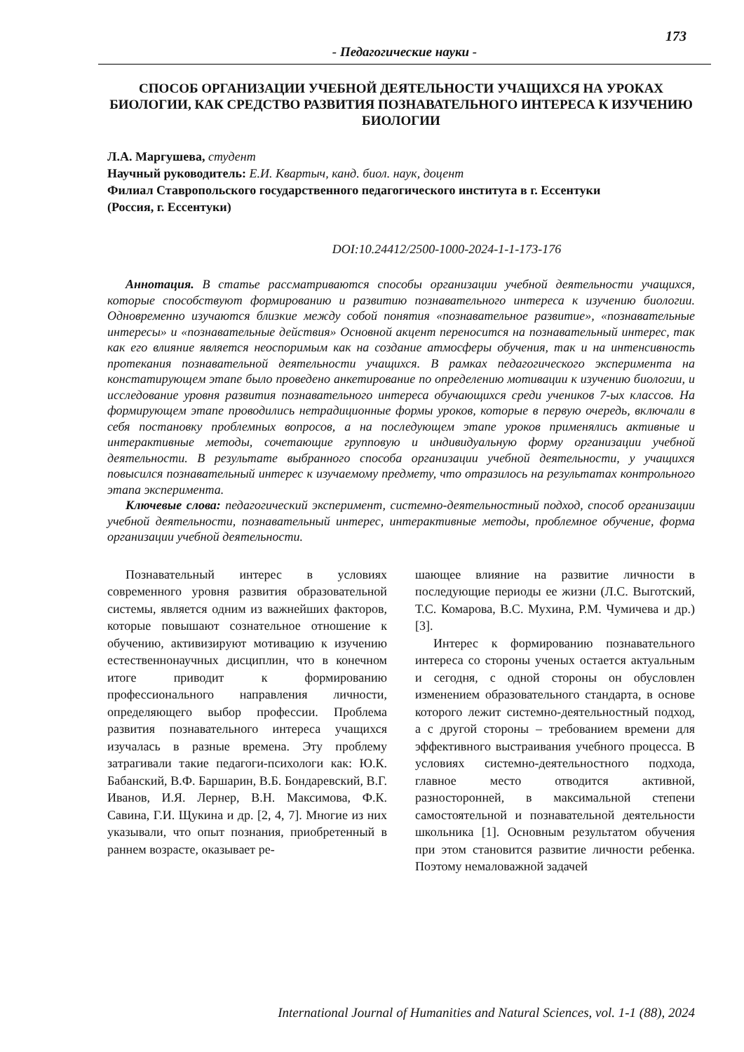173
- Педагогические науки -
СПОСОБ ОРГАНИЗАЦИИ УЧЕБНОЙ ДЕЯТЕЛЬНОСТИ УЧАЩИХСЯ НА УРОКАХ БИОЛОГИИ, КАК СРЕДСТВО РАЗВИТИЯ ПОЗНАВАТЕЛЬНОГО ИНТЕРЕСА К ИЗУЧЕНИЮ БИОЛОГИИ
Л.А. Маргушева, студент
Научный руководитель: Е.И. Квартыч, канд. биол. наук, доцент
Филиал Ставропольского государственного педагогического института в г. Ессентуки
(Россия, г. Ессентуки)
DOI:10.24412/2500-1000-2024-1-1-173-176
Аннотация. В статье рассматриваются способы организации учебной деятельности учащихся, которые способствуют формированию и развитию познавательного интереса к изучению биологии. Одновременно изучаются близкие между собой понятия «познавательное развитие», «познавательные интересы» и «познавательные действия» Основной акцент переносится на познавательный интерес, так как его влияние является неоспоримым как на создание атмосферы обучения, так и на интенсивность протекания познавательной деятельности учащихся. В рамках педагогического эксперимента на констатирующем этапе было проведено анкетирование по определению мотивации к изучению биологии, и исследование уровня развития познавательного интереса обучающихся среди учеников 7-ых классов. На формирующем этапе проводились нетрадиционные формы уроков, которые в первую очередь, включали в себя постановку проблемных вопросов, а на последующем этапе уроков применялись активные и интерактивные методы, сочетающие групповую и индивидуальную форму организации учебной деятельности. В результате выбранного способа организации учебной деятельности, у учащихся повысился познавательный интерес к изучаемому предмету, что отразилось на результатах контрольного этапа эксперимента.
Ключевые слова: педагогический эксперимент, системно-деятельностный подход, способ организации учебной деятельности, познавательный интерес, интерактивные методы, проблемное обучение, форма организации учебной деятельности.
Познавательный интерес в условиях современного уровня развития образовательной системы, является одним из важнейших факторов, которые повышают сознательное отношение к обучению, активизируют мотивацию к изучению естественнонаучных дисциплин, что в конечном итоге приводит к формированию профессионального направления личности, определяющего выбор профессии. Проблема развития познавательного интереса учащихся изучалась в разные времена. Эту проблему затрагивали такие педагоги-психологи как: Ю.К. Бабанский, В.Ф. Баршарин, В.Б. Бондаревский, В.Г. Иванов, И.Я. Лернер, В.Н. Максимова, Ф.К. Савина, Г.И. Щукина и др. [2, 4, 7]. Многие из них указывали, что опыт познания, приобретенный в раннем возрасте, оказывает ре-
шающее влияние на развитие личности в последующие периоды ее жизни (Л.С. Выготский, Т.С. Комарова, В.С. Мухина, Р.М. Чумичева и др.) [3].
Интерес к формированию познавательного интереса со стороны ученых остается актуальным и сегодня, с одной стороны он обусловлен изменением образовательного стандарта, в основе которого лежит системно-деятельностный подход, а с другой стороны – требованием времени для эффективного выстраивания учебного процесса. В условиях системно-деятельностного подхода, главное место отводится активной, разносторонней, в максимальной степени самостоятельной и познавательной деятельности школьника [1]. Основным результатом обучения при этом становится развитие личности ребенка. Поэтому немаловажной задачей
International Journal of Humanities and Natural Sciences, vol. 1-1 (88), 2024